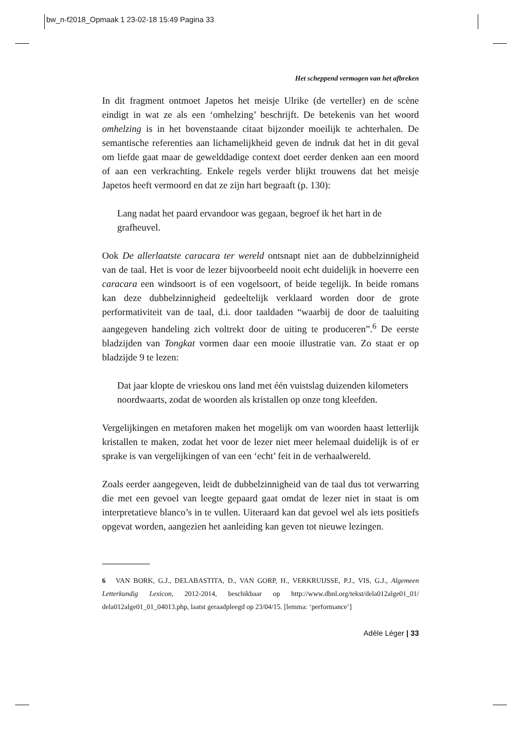bw_n-f2018_Opmaak 1 23-02-18 15:49 Pagina 33
Het scheppend vermogen van het afbreken
In dit fragment ontmoet Japetos het meisje Ulrike (de verteller) en de scène eindigt in wat ze als een ‘omhelzing’ beschrijft. De betekenis van het woord omhelzing is in het bovenstaande citaat bijzonder moeilijk te achterhalen. De semantische referenties aan lichamelijkheid geven de indruk dat het in dit geval om liefde gaat maar de gewelddadige context doet eerder denken aan een moord of aan een verkrachting. Enkele regels verder blijkt trouwens dat het meisje Japetos heeft vermoord en dat ze zijn hart begraaft (p. 130):
Lang nadat het paard ervandoor was gegaan, begroef ik het hart in de grafheuvel.
Ook De allerlaatste caracara ter wereld ontsnapt niet aan de dubbelzinnigheid van de taal. Het is voor de lezer bijvoorbeeld nooit echt duidelijk in hoeverre een caracara een windsoort is of een vogelsoort, of beide tegelijk. In beide romans kan deze dubbelzinnigheid gedeeltelijk verklaard worden door de grote performativiteit van de taal, d.i. door taaldaden “waarbij de door de taaluiting aangegeven handeling zich voltrekt door de uiting te produceren”.<sup>6</sup> De eerste bladzijden van Tongkat vormen daar een mooie illustratie van. Zo staat er op bladzijde 9 te lezen:
Dat jaar klopte de vrieskou ons land met één vuistslag duizenden kilometers noordwaarts, zodat de woorden als kristallen op onze tong kleefden.
Vergelijkingen en metaforen maken het mogelijk om van woorden haast letterlijk kristallen te maken, zodat het voor de lezer niet meer helemaal duidelijk is of er sprake is van vergelijkingen of van een ‘echt’ feit in de verhaalwereld.
Zoals eerder aangegeven, leidt de dubbelzinnigheid van de taal dus tot verwarring die met een gevoel van leegte gepaard gaat omdat de lezer niet in staat is om interpretatieve blanco’s in te vullen. Uiteraard kan dat gevoel wel als iets positiefs opgevat worden, aangezien het aanleiding kan geven tot nieuwe lezingen.
6 VAN BORK, G.J., DELABASTITA, D., VAN GORP, H., VERKRUIJSSE, P.J., VIS, G.J., Algemeen Letterkundig Lexicon, 2012-2014, beschikbaar op http://www.dbnl.org/tekst/dela012alge01_01/ dela012alge01_01_04013.php, laatst geraadpleegd op 23/04/15. [lemma: ‘performance’]
Adèle Léger | 33